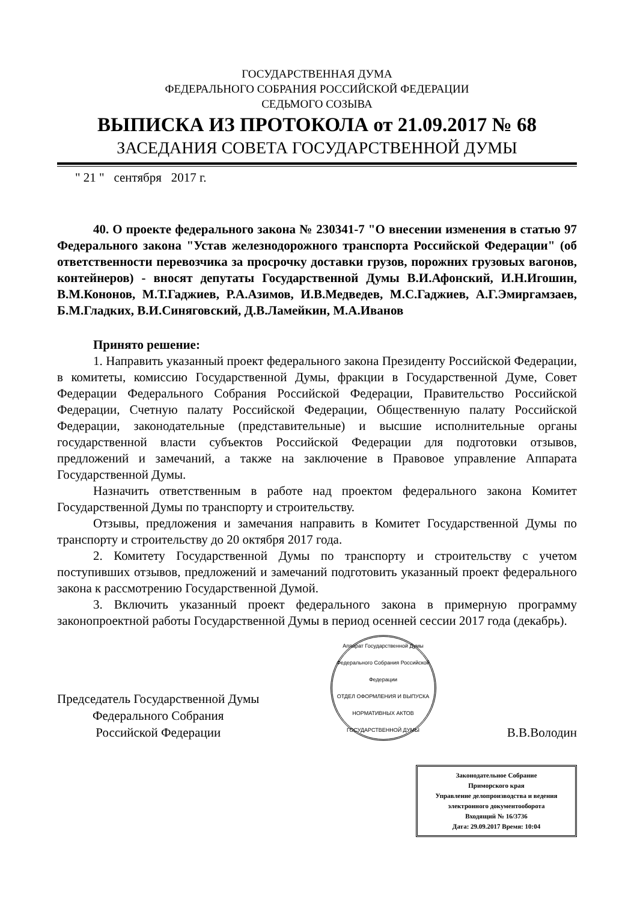ГОСУДАРСТВЕННАЯ ДУМА
ФЕДЕРАЛЬНОГО СОБРАНИЯ РОССИЙСКОЙ ФЕДЕРАЦИИ
СЕДЬМОГО СОЗЫВА
ВЫПИСКА ИЗ ПРОТОКОЛА от 21.09.2017 № 68
ЗАСЕДАНИЯ СОВЕТА ГОСУДАРСТВЕННОЙ ДУМЫ
" 21 " сентября 2017 г.
40. О проекте федерального закона № 230341-7 "О внесении изменения в статью 97 Федерального закона "Устав железнодорожного транспорта Российской Федерации" (об ответственности перевозчика за просрочку доставки грузов, порожних грузовых вагонов, контейнеров) - вносят депутаты Государственной Думы В.И.Афонский, И.Н.Игошин, В.М.Кононов, М.Т.Гаджиев, Р.А.Азимов, И.В.Медведев, М.С.Гаджиев, А.Г.Эмиргамзаев, Б.М.Гладких, В.И.Синяговский, Д.В.Ламейкин, М.А.Иванов
Принято решение:
1. Направить указанный проект федерального закона Президенту Российской Федерации, в комитеты, комиссию Государственной Думы, фракции в Государственной Думе, Совет Федерации Федерального Собрания Российской Федерации, Правительство Российской Федерации, Счетную палату Российской Федерации, Общественную палату Российской Федерации, законодательные (представительные) и высшие исполнительные органы государственной власти субъектов Российской Федерации для подготовки отзывов, предложений и замечаний, а также на заключение в Правовое управление Аппарата Государственной Думы.
Назначить ответственным в работе над проектом федерального закона Комитет Государственной Думы по транспорту и строительству.
Отзывы, предложения и замечания направить в Комитет Государственной Думы по транспорту и строительству до 20 октября 2017 года.
2. Комитету Государственной Думы по транспорту и строительству с учетом поступивших отзывов, предложений и замечаний подготовить указанный проект федерального закона к рассмотрению Государственной Думой.
3. Включить указанный проект федерального закона в примерную программу законопроектной работы Государственной Думы в период осенней сессии 2017 года (декабрь).
Председатель Государственной Думы
Федерального Собрания
Российской Федерации
Аппарат Государственной Думы Федерального Собрания Российской Федерации
ОТДЕЛ ОФОРМЛЕНИЯ И ВЫПУСКА НОРМАТИВНЫХ АКТОВ ГОСУДАРСТВЕННОЙ ДУМЫ
В.В.Володин
Законодательное Собрание
Приморского края
Управление делопроизводства и ведения электронного документооборота
Входящий № 16/3736
Дата: 29.09.2017 Время: 10:04